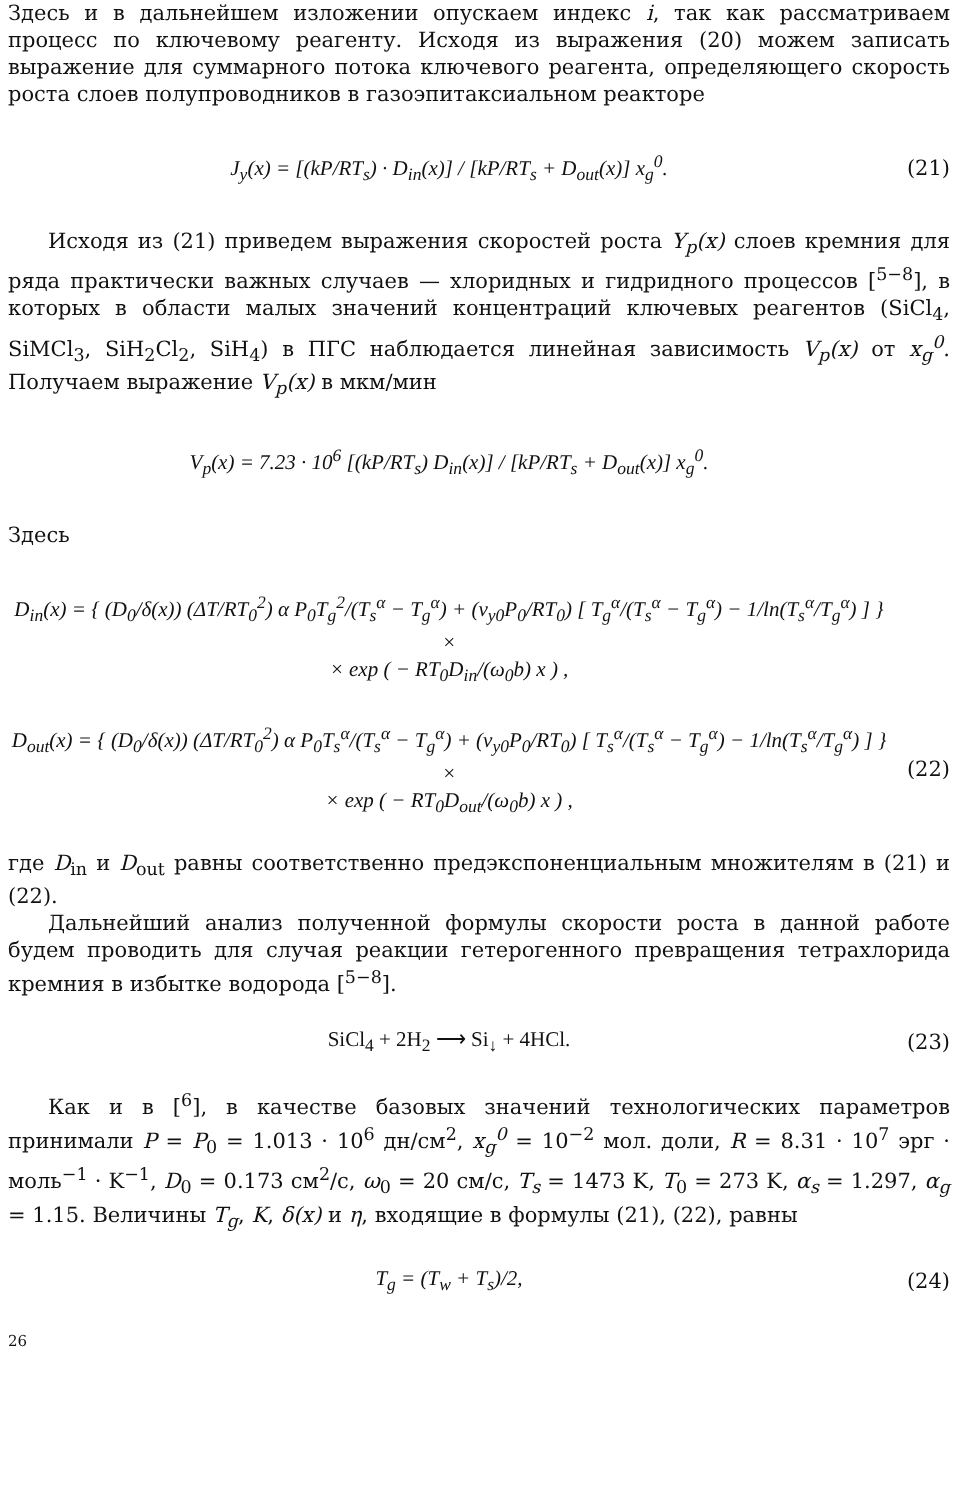Здесь и в дальнейшем изложении опускаем индекс i, так как рассматриваем процесс по ключевому реагенту. Исходя из выражения (20) можем записать выражение для суммарного потока ключевого реагента, определяющего скорость роста слоев полупроводников в газоэпитаксиальном реакторе
J<sub>y</sub>(x) = [(kP/RT<sub>s</sub>) · D<sub>in</sub>(x)] / [kP/RT<sub>s</sub> + D<sub>out</sub>(x)] x<sub>g</sub><sup>0</sup>.
(21)
Исходя из (21) приведем выражения скоростей роста Y<sub>p</sub>(x) слоев кремния для ряда практически важных случаев — хлоридных и гидридного процессов [<sup>5−8</sup>], в которых в области малых значений концентраций ключевых реагентов (SiCl<sub>4</sub>, SiMCl<sub>3</sub>, SiH<sub>2</sub>Cl<sub>2</sub>, SiH<sub>4</sub>) в ПГС наблюдается линейная зависимость V<sub>p</sub>(x) от x<sub>g</sub><sup>0</sup>. Получаем выражение V<sub>p</sub>(x) в мкм/мин
V<sub>p</sub>(x) = 7.23 · 10<sup>6</sup> [(kP/RT<sub>s</sub>) D<sub>in</sub>(x)] / [kP/RT<sub>s</sub> + D<sub>out</sub>(x)] x<sub>g</sub><sup>0</sup>.
Здесь
D<sub>in</sub>(x) = { (D<sub>0</sub>/δ(x)) (ΔT/RT<sub>0</sub><sup>2</sup>) α P<sub>0</sub>T<sub>g</sub><sup>2</sup>/(T<sub>s</sub><sup>α</sup> − T<sub>g</sub><sup>α</sup>) + (v<sub>y0</sub>P<sub>0</sub>/RT<sub>0</sub>) [ T<sub>g</sub><sup>α</sup>/(T<sub>s</sub><sup>α</sup> − T<sub>g</sub><sup>α</sup>) − 1/ln(T<sub>s</sub><sup>α</sup>/T<sub>g</sub><sup>α</sup>) ] } ×
× exp ( − RT<sub>0</sub>D<sub>in</sub>/(ω<sub>0</sub>b) x ) ,
D<sub>out</sub>(x) = { (D<sub>0</sub>/δ(x)) (ΔT/RT<sub>0</sub><sup>2</sup>) α P<sub>0</sub>T<sub>s</sub><sup>α</sup>/(T<sub>s</sub><sup>α</sup> − T<sub>g</sub><sup>α</sup>) + (v<sub>y0</sub>P<sub>0</sub>/RT<sub>0</sub>) [ T<sub>s</sub><sup>α</sup>/(T<sub>s</sub><sup>α</sup> − T<sub>g</sub><sup>α</sup>) − 1/ln(T<sub>s</sub><sup>α</sup>/T<sub>g</sub><sup>α</sup>) ] } ×
× exp ( − RT<sub>0</sub>D<sub>out</sub>/(ω<sub>0</sub>b) x ) ,
(22)
где D<sub>in</sub> и D<sub>out</sub> равны соответственно предэкспоненциальным множителям в (21) и (22).
Дальнейший анализ полученной формулы скорости роста в данной работе будем проводить для случая реакции гетерогенного превращения тетрахлорида кремния в избытке водорода [<sup>5−8</sup>].
SiCl<sub>4</sub> + 2H<sub>2</sub> ⟶ Si<sub>↓</sub> + 4HCl. (23)
Как и в [<sup>6</sup>], в качестве базовых значений технологических параметров принимали P = P<sub>0</sub> = 1.013 · 10<sup>6</sup> дн/см<sup>2</sup>, x<sub>g</sub><sup>0</sup> = 10<sup>−2</sup> мол. доли, R = 8.31 · 10<sup>7</sup> эрг · моль<sup>−1</sup> · K<sup>−1</sup>, D<sub>0</sub> = 0.173 см<sup>2</sup>/с, ω<sub>0</sub> = 20 см/с, T<sub>s</sub> = 1473 K, T<sub>0</sub> = 273 K, α<sub>s</sub> = 1.297, α<sub>g</sub> = 1.15. Величины T<sub>g</sub>, K, δ(x) и η, входящие в формулы (21), (22), равны
T<sub>g</sub> = (T<sub>w</sub> + T<sub>s</sub>)/2, (24)
26